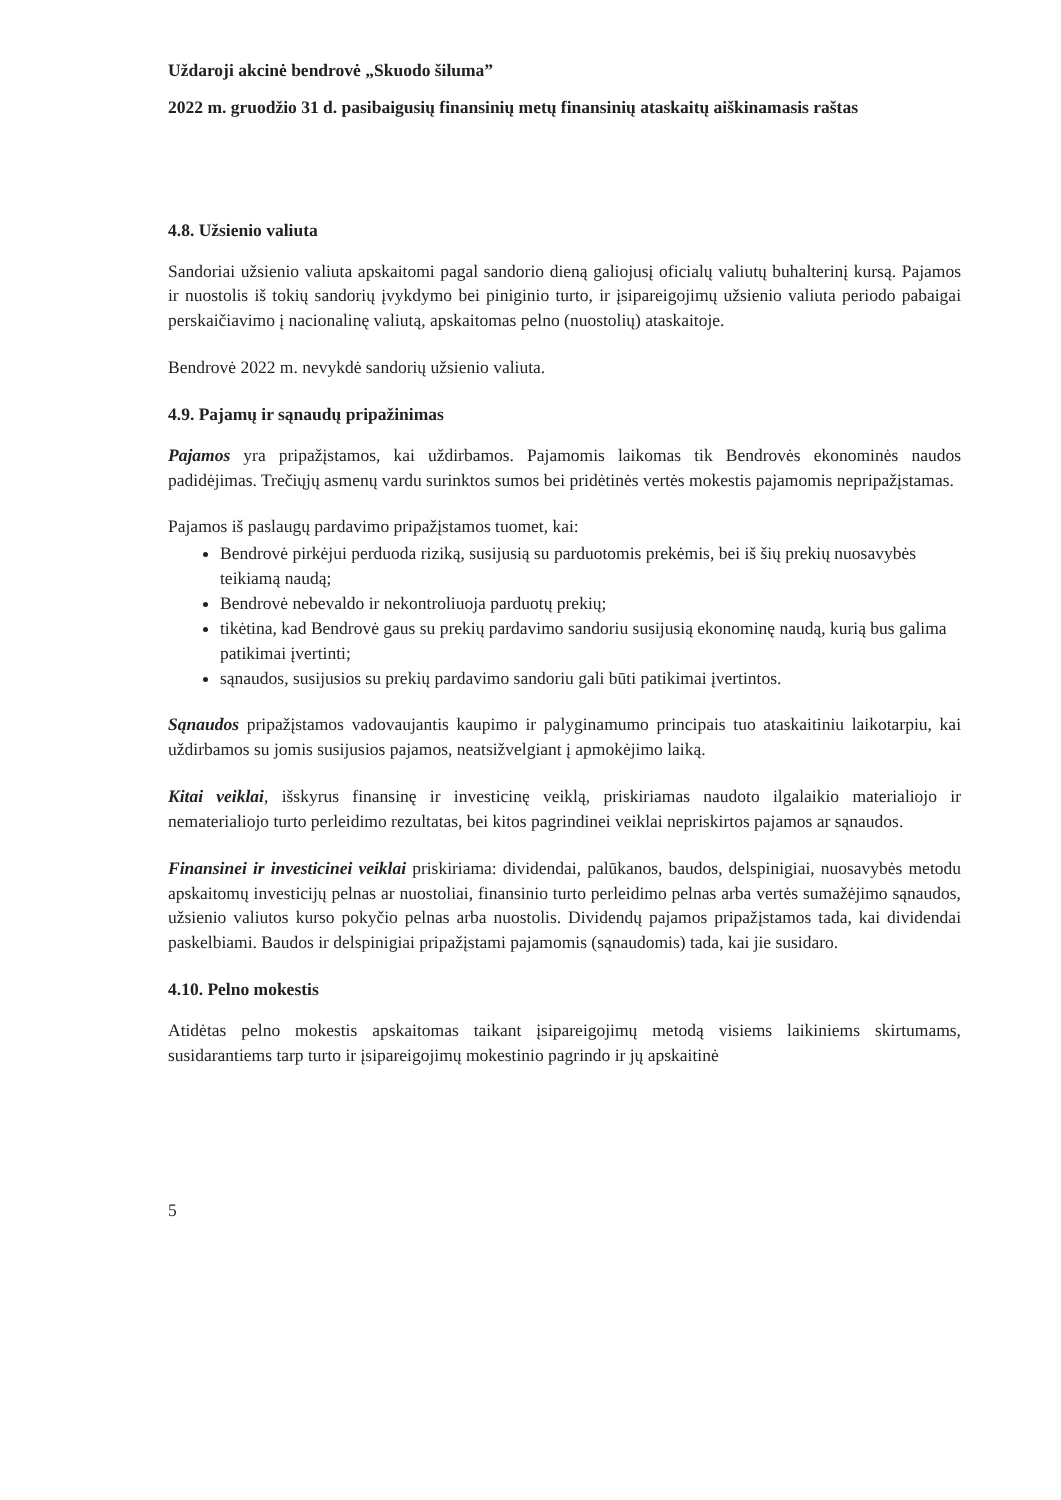Uždaroji akcinė bendrovė „Skuodo šiluma”
2022 m. gruodžio 31 d. pasibaigusių finansinių metų finansinių ataskaitų aiškinamasis raštas
4.8. Užsienio valiuta
Sandoriai užsienio valiuta apskaitomi pagal sandorio dieną galiojusį oficialų valiutų buhalterinį kursą. Pajamos ir nuostolis iš tokių sandorių įvykdymo bei piniginio turto, ir įsipareigojimų užsienio valiuta periodo pabaigai perskaičiavimo į nacionalinę valiutą, apskaitomas pelno (nuostolių) ataskaitoje.
Bendrovė 2022 m. nevykdė sandorių užsienio valiuta.
4.9. Pajamų ir sąnaudų pripažinimas
Pajamos yra pripažįstamos, kai uždirbamos. Pajamomis laikomas tik Bendrovės ekonominės naudos padidėjimas. Trečiųjų asmenų vardu surinktos sumos bei pridėtinės vertės mokestis pajamomis nepripažįstamas.
Pajamos iš paslaugų pardavimo pripažįstamos tuomet, kai:
Bendrovė pirkėjui perduoda riziką, susijusią su parduotomis prekėmis, bei iš šių prekių nuosavybės teikiamą naudą;
Bendrovė nebevaldo ir nekontroliuoja parduotų prekių;
tikėtina, kad Bendrovė gaus su prekių pardavimo sandoriu susijusią ekonominę naudą, kurią bus galima patikimai įvertinti;
sąnaudos, susijusios su prekių pardavimo sandoriu gali būti patikimai įvertintos.
Sąnaudos pripažįstamos vadovaujantis kaupimo ir palyginamumo principais tuo ataskaitiniu laikotarpiu, kai uždirbamos su jomis susijusios pajamos, neatsižvelgiant į apmokėjimo laiką.
Kitai veiklai, išskyrus finansinę ir investicinę veiklą, priskiriamas naudoto ilgalaikio materialiojo ir nematerialiojo turto perleidimo rezultatas, bei kitos pagrindinei veiklai nepriskirtos pajamos ar sąnaudos.
Finansinei ir investicinei veiklai priskiriama: dividendai, palūkanos, baudos, delspinigiai, nuosavybės metodu apskaitomų investicijų pelnas ar nuostoliai, finansinio turto perleidimo pelnas arba vertės sumažėjimo sąnaudos, užsienio valiutos kurso pokyčio pelnas arba nuostolis. Dividendų pajamos pripažįstamos tada, kai dividendai paskelbiami. Baudos ir delspinigiai pripažįstami pajamomis (sąnaudomis) tada, kai jie susidaro.
4.10. Pelno mokestis
Atidėtas pelno mokestis apskaitomas taikant įsipareigojimų metodą visiems laikiniems skirtumams, susidarantiems tarp turto ir įsipareigojimų mokestinio pagrindo ir jų apskaitinė
5